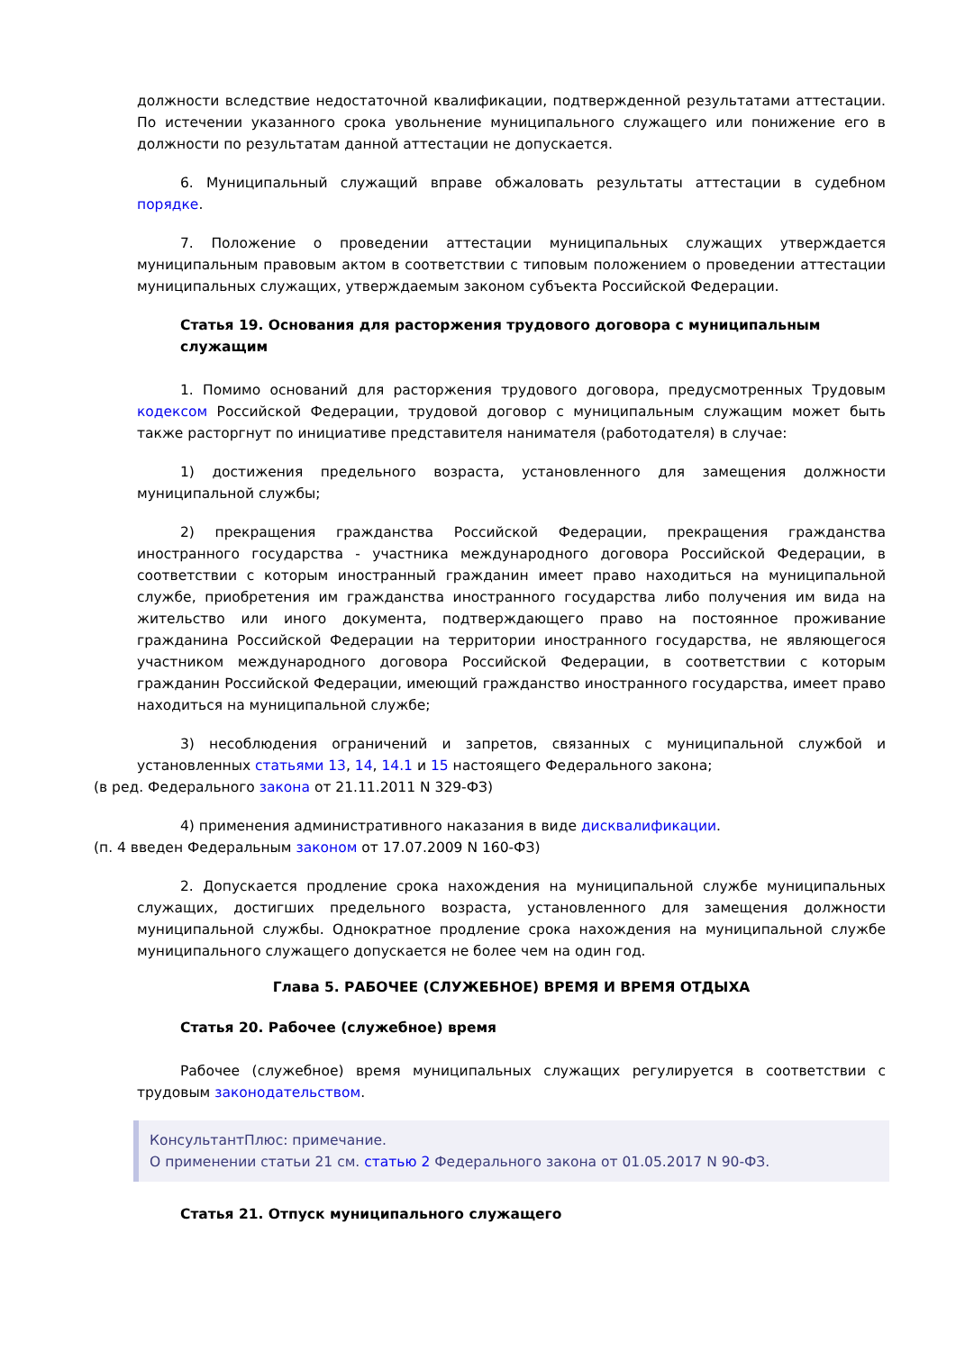должности вследствие недостаточной квалификации, подтвержденной результатами аттестации. По истечении указанного срока увольнение муниципального служащего или понижение его в должности по результатам данной аттестации не допускается.
6. Муниципальный служащий вправе обжаловать результаты аттестации в судебном порядке.
7. Положение о проведении аттестации муниципальных служащих утверждается муниципальным правовым актом в соответствии с типовым положением о проведении аттестации муниципальных служащих, утверждаемым законом субъекта Российской Федерации.
Статья 19. Основания для расторжения трудового договора с муниципальным служащим
1. Помимо оснований для расторжения трудового договора, предусмотренных Трудовым кодексом Российской Федерации, трудовой договор с муниципальным служащим может быть также расторгнут по инициативе представителя нанимателя (работодателя) в случае:
1) достижения предельного возраста, установленного для замещения должности муниципальной службы;
2) прекращения гражданства Российской Федерации, прекращения гражданства иностранного государства - участника международного договора Российской Федерации, в соответствии с которым иностранный гражданин имеет право находиться на муниципальной службе, приобретения им гражданства иностранного государства либо получения им вида на жительство или иного документа, подтверждающего право на постоянное проживание гражданина Российской Федерации на территории иностранного государства, не являющегося участником международного договора Российской Федерации, в соответствии с которым гражданин Российской Федерации, имеющий гражданство иностранного государства, имеет право находиться на муниципальной службе;
3) несоблюдения ограничений и запретов, связанных с муниципальной службой и установленных статьями 13, 14, 14.1 и 15 настоящего Федерального закона;
(в ред. Федерального закона от 21.11.2011 N 329-ФЗ)
4) применения административного наказания в виде дисквалификации.
(п. 4 введен Федеральным законом от 17.07.2009 N 160-ФЗ)
2. Допускается продление срока нахождения на муниципальной службе муниципальных служащих, достигших предельного возраста, установленного для замещения должности муниципальной службы. Однократное продление срока нахождения на муниципальной службе муниципального служащего допускается не более чем на один год.
Глава 5. РАБОЧЕЕ (СЛУЖЕБНОЕ) ВРЕМЯ И ВРЕМЯ ОТДЫХА
Статья 20. Рабочее (служебное) время
Рабочее (служебное) время муниципальных служащих регулируется в соответствии с трудовым законодательством.
КонсультантПлюс: примечание.
О применении статьи 21 см. статью 2 Федерального закона от 01.05.2017 N 90-ФЗ.
Статья 21. Отпуск муниципального служащего